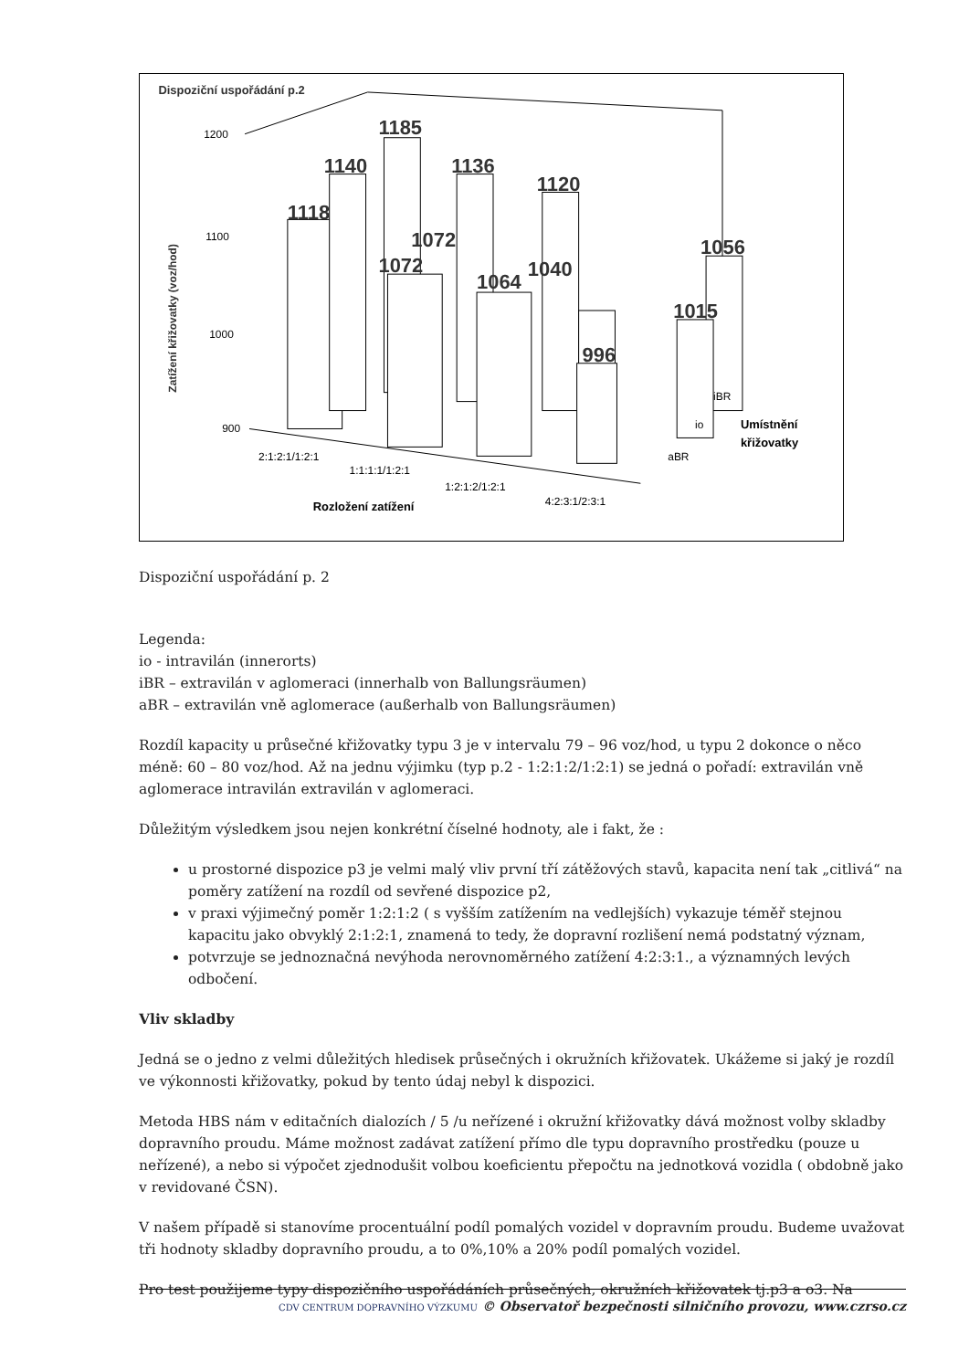Dispoziční uspořádání p.2
Zatížení křižovatky (voz/hod)
1200
1100
1000
900
1118
1140
1185
1136
1120
1072
1072
1064
1040
1056
1015
996
2:1:2:1/1:2:1
1:1:1:1/1:2:1
1:2:1:2/1:2:1
4:2:3:1/2:3:1
iBR
io
aBR
Rozložení zatížení
Umístnění
křižovatky
Dispoziční uspořádání p. 2
Legenda:
io - intravilán (innerorts)
iBR – extravilán v aglomeraci (innerhalb von Ballungsräumen)
aBR – extravilán vně aglomerace (außerhalb von Ballungsräumen)
Rozdíl kapacity u průsečné křižovatky typu 3 je v intervalu 79 – 96 voz/hod, u typu 2 dokonce o něco méně: 60 – 80 voz/hod. Až na jednu výjimku (typ p.2 - 1:2:1:2/1:2:1) se jedná o pořadí: extravilán vně aglomerace intravilán extravilán v aglomeraci.
Důležitým výsledkem jsou nejen konkrétní číselné hodnoty, ale i fakt, že :
u prostorné dispozice p3 je velmi malý vliv první tří zátěžových stavů, kapacita není tak „citlivá“ na poměry zatížení na rozdíl od sevřené dispozice p2,
v praxi výjimečný poměr 1:2:1:2 ( s vyšším zatížením na vedlejších) vykazuje téměř stejnou kapacitu jako obvyklý 2:1:2:1, znamená to tedy, že dopravní rozlišení nemá podstatný význam,
potvrzuje se jednoznačná nevýhoda nerovnoměrného zatížení 4:2:3:1., a významných levých odbočení.
Vliv skladby
Jedná se o jedno z velmi důležitých hledisek průsečných i okružních křižovatek. Ukážeme si jaký je rozdíl ve výkonnosti křižovatky, pokud by tento údaj nebyl k dispozici.
Metoda HBS nám v editačních dialozích / 5 /u neřízené i okružní křižovatky dává možnost volby skladby dopravního proudu. Máme možnost zadávat zatížení přímo dle typu dopravního prostředku (pouze u neřízené), a nebo si výpočet zjednodušit volbou koeficientu přepočtu na jednotková vozidla ( obdobně jako v revidované ČSN).
V našem případě si stanovíme procentuální podíl pomalých vozidel v dopravním proudu. Budeme uvažovat tři hodnoty skladby dopravního proudu, a to 0%,10% a 20% podíl pomalých vozidel.
Pro test použijeme typy dispozičního uspořádáních průsečných, okružních křižovatek tj.p3 a o3. Na
CDV CENTRUM DOPRAVNÍHO VÝZKUMU © Observatoř bezpečnosti silničního provozu, www.czrso.cz